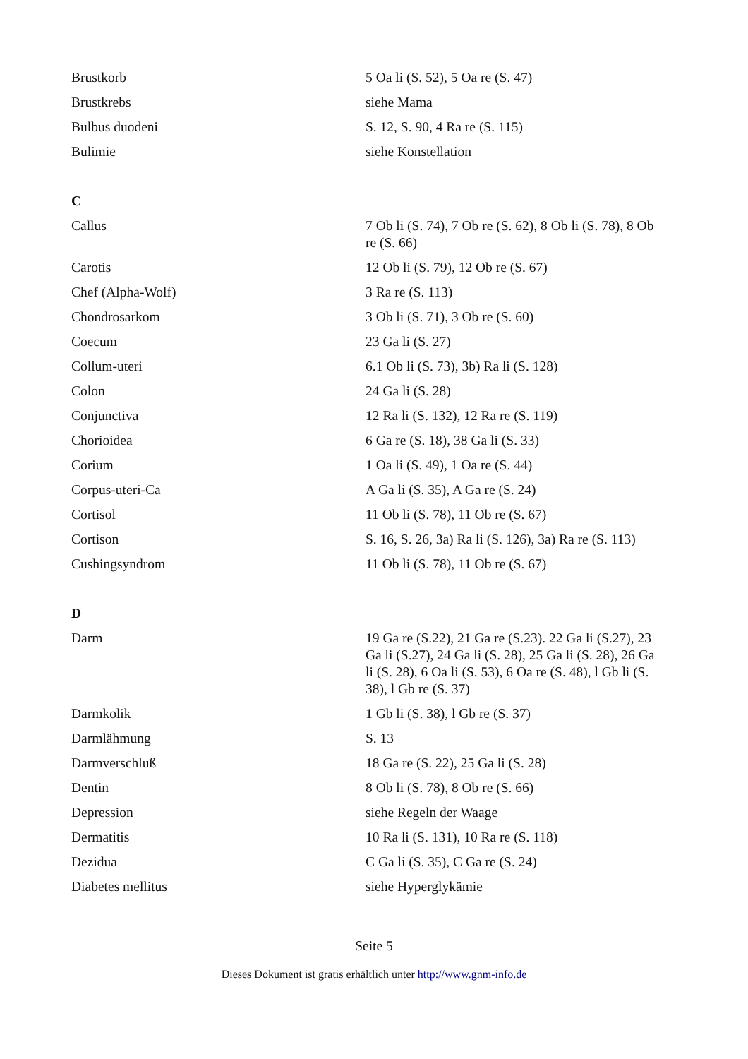| Brustkorb | 5 Oa li (S. 52), 5 Oa re (S. 47) |
| Brustkrebs | siehe Mama |
| Bulbus duodeni | S. 12, S. 90, 4 Ra re (S. 115) |
| Bulimie | siehe Konstellation |
| C | |
| Callus | 7 Ob li (S. 74), 7 Ob re (S. 62), 8 Ob li (S. 78), 8 Ob re (S. 66) |
| Carotis | 12 Ob li (S. 79), 12 Ob re (S. 67) |
| Chef (Alpha-Wolf) | 3 Ra re (S. 113) |
| Chondrosarkom | 3 Ob li (S. 71), 3 Ob re (S. 60) |
| Coecum | 23 Ga li (S. 27) |
| Collum-uteri | 6.1 Ob li (S. 73), 3b) Ra li (S. 128) |
| Colon | 24 Ga li (S. 28) |
| Conjunctiva | 12 Ra li (S. 132), 12 Ra re (S. 119) |
| Chorioidea | 6 Ga re (S. 18), 38 Ga li (S. 33) |
| Corium | 1 Oa li (S. 49), 1 Oa re (S. 44) |
| Corpus-uteri-Ca | A Ga li (S. 35), A Ga re (S. 24) |
| Cortisol | 11 Ob li (S. 78), 11 Ob re (S. 67) |
| Cortison | S. 16, S. 26, 3a) Ra li (S. 126), 3a) Ra re (S. 113) |
| Cushingsyndrom | 11 Ob li (S. 78), 11 Ob re (S. 67) |
| D | |
| Darm | 19 Ga re (S.22), 21 Ga re (S.23). 22 Ga li (S.27), 23 Ga li (S.27), 24 Ga li (S. 28), 25 Ga li (S. 28), 26 Ga li (S. 28), 6 Oa li (S. 53), 6 Oa re (S. 48), l Gb li (S. 38), l Gb re (S. 37) |
| Darmkolik | 1 Gb li (S. 38), l Gb re (S. 37) |
| Darmlähmung | S. 13 |
| Darmverschluß | 18 Ga re (S. 22), 25 Ga li (S. 28) |
| Dentin | 8 Ob li (S. 78), 8 Ob re (S. 66) |
| Depression | siehe Regeln der Waage |
| Dermatitis | 10 Ra li (S. 131), 10 Ra re (S. 118) |
| Dezidua | C Ga li (S. 35), C Ga re (S. 24) |
| Diabetes mellitus | siehe Hyperglykämie |
Seite 5
Dieses Dokument ist gratis erhältlich unter http://www.gnm-info.de